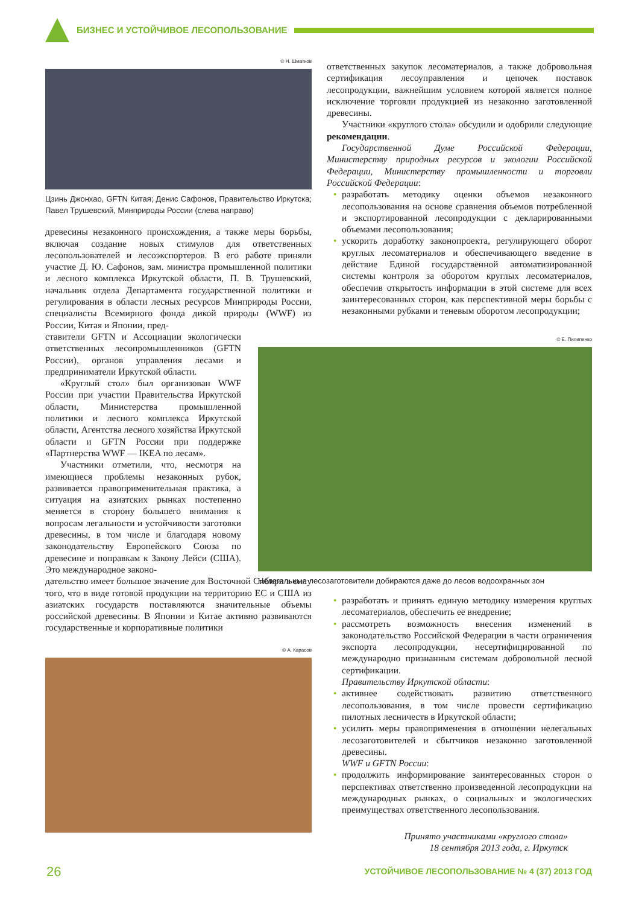БИЗНЕС И УСТОЙЧИВОЕ ЛЕСОПОЛЬЗОВАНИЕ
© Н. Шматков
Цзинь Джонхао, GFTN Китая; Денис Сафонов, Правительство Иркутска; Павел Трушевский, Минприроды России (слева направо)
древесины незаконного происхождения, а также меры борьбы, включая создание новых стимулов для ответственных лесопользователей и лесоэкспортеров. В его работе приняли участие Д. Ю. Сафонов, зам. министра промышленной политики и лесного комплекса Иркутской области, П. В. Трушевский, начальник отдела Департамента государственной политики и регулирования в области лесных ресурсов Минприроды России, специалисты Всемирного фонда дикой природы (WWF) из России, Китая и Японии, пред-
ставители GFTN и Ассоциации экологически ответственных лесопромышленников (GFTN России), органов управления лесами и предприниматели Иркутской области.
«Круглый стол» был организован WWF России при участии Правительства Иркутской области, Министерства промышленной политики и лесного комплекса Иркутской области, Агентства лесного хозяйства Иркутской области и GFTN России при поддержке «Партнерства WWF — IKEA по лесам».
Участники отметили, что, несмотря на имеющиеся проблемы незаконных рубок, развивается правоприменительная практика, а ситуация на азиатских рынках постепенно меняется в сторону большего внимания к вопросам легальности и устойчивости заготовки древесины, в том числе и благодаря новому законодательству Европейского Союза по древесине и поправкам к Закону Лейси (США). Это международное законо-
дательство имеет большое значение для Восточной Сибири в силу того, что в виде готовой продукции на территорию ЕС и США из азиатских государств поставляются значительные объемы российской древесины. В Японии и Китае активно развиваются государственные и корпоративные политики
© А. Карасов
ответственных закупок лесоматериалов, а также добровольная сертификация лесоуправления и цепочек поставок лесопродукции, важнейшим условием которой является полное исключение торговли продукцией из незаконно заготовленной древесины.
Участники «круглого стола» обсудили и одобрили следующие рекомендации.
Государственной Думе Российской Федерации, Министерству природных ресурсов и экологии Российской Федерации, Министерству промышленности и торговли Российской Федерации:
• разработать методику оценки объемов незаконного лесопользования на основе сравнения объемов потребленной и экспортированной лесопродукции с декларированными объемами лесопользования;
• ускорить доработку законопроекта, регулирующего оборот круглых лесоматериалов и обеспечивающего введение в действие Единой государственной автоматизированной системы контроля за оборотом круглых лесоматериалов, обеспечив открытость информации в этой системе для всех заинтересованных сторон, как перспективной меры борьбы с незаконными рубками и теневым оборотом лесопродукции;
© Е. Пилипенко
Нелегальные лесозаготовители добираются даже до лесов водоохранных зон
• разработать и принять единую методику измерения круглых лесоматериалов, обеспечить ее внедрение;
• рассмотреть возможность внесения изменений в законодательство Российской Федерации в части ограничения экспорта лесопродукции, несертифицированной по международно признанным системам добровольной лесной сертификации.
Правительству Иркутской области:
• активнее содействовать развитию ответственного лесопользования, в том числе провести сертификацию пилотных лесничеств в Иркутской области;
• усилить меры правоприменения в отношении нелегальных лесозаготовителей и сбытчиков незаконно заготовленной древесины.
WWF и GFTN России:
• продолжить информирование заинтересованных сторон о перспективах ответственно произведенной лесопродукции на международных рынках, о социальных и экологических преимуществах ответственного лесопользования.
Принято участниками «круглого стола»
18 сентября 2013 года, г. Иркутск
26 УСТОЙЧИВОЕ ЛЕСОПОЛЬЗОВАНИЕ № 4 (37) 2013 ГОД